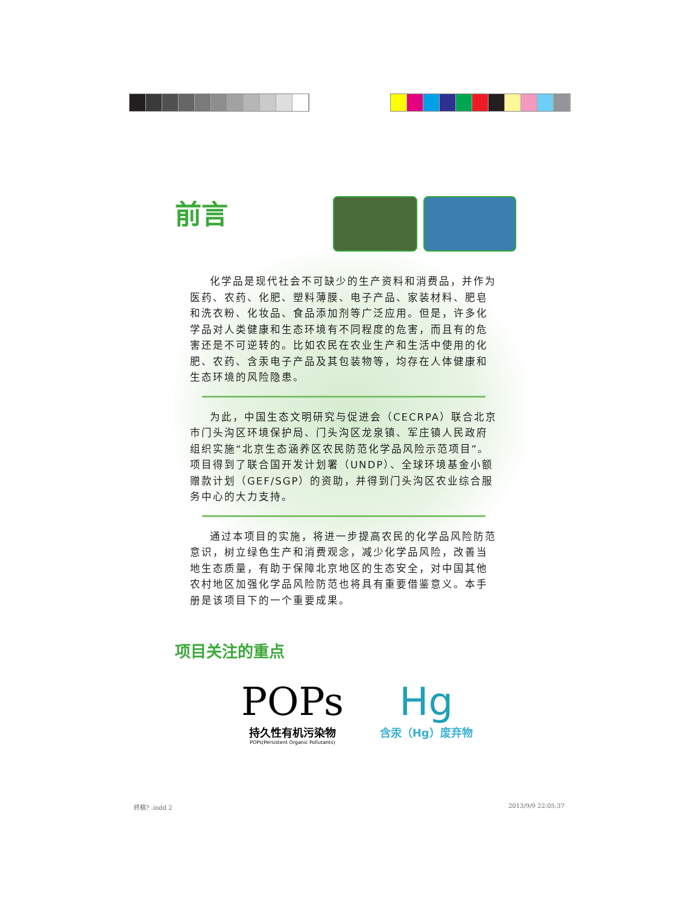前言
化学品是现代社会不可缺少的生产资料和消费品，并作为医药、农药、化肥、塑料薄膜、电子产品、家装材料、肥皂和洗衣粉、化妆品、食品添加剂等广泛应用。但是，许多化学品对人类健康和生态环境有不同程度的危害，而且有的危害还是不可逆转的。比如农民在农业生产和生活中使用的化肥、农药、含汞电子产品及其包装物等，均存在人体健康和生态环境的风险隐患。
为此，中国生态文明研究与促进会（CECRPA）联合北京市门头沟区环境保护局、门头沟区龙泉镇、军庄镇人民政府组织实施“北京生态涵养区农民防范化学品风险示范项目”。项目得到了联合国开发计划署（UNDP）、全球环境基金小额赠款计划（GEF/SGP）的资助，并得到门头沟区农业综合服务中心的大力支持。
通过本项目的实施，将进一步提高农民的化学品风险防范意识，树立绿色生产和消费观念，减少化学品风险，改善当地生态质量，有助于保障北京地区的生态安全，对中国其他农村地区加强化学品风险防范也将具有重要借鉴意义。本手册是该项目下的一个重要成果。
项目关注的重点
POPs
持久性有机污染物
POPs(Persistent Organic Pollutants)
Hg
含汞（Hg）废弃物
终稿? .indd 2 2013/9/9 22:05:37